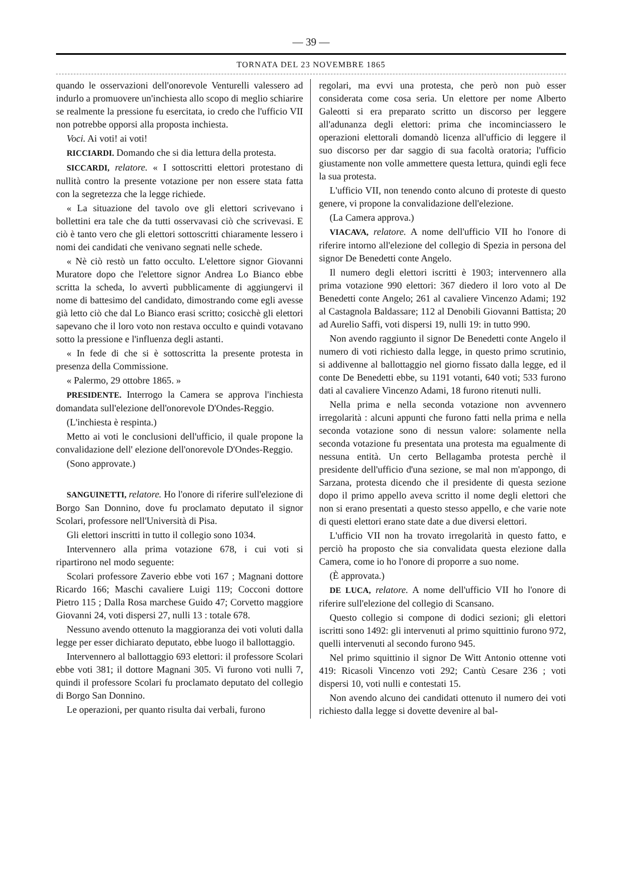— 39 —
TORNATA DEL 23 NOVEMBRE 1865
quando le osservazioni dell'onorevole Venturelli valessero ad indurlo a promuovere un'inchiesta allo scopo di meglio schiarire se realmente la pressione fu esercitata, io credo che l'ufficio VII non potrebbe opporsi alla proposta inchiesta.
Voci. Ai voti! ai voti!
RICCIARDI. Domando che si dia lettura della protesta.
SICCARDI, relatore. « I sottoscritti elettori protestano di nullità contro la presente votazione per non essere stata fatta con la segretezza che la legge richiede.
« La situazione del tavolo ove gli elettori scrivevano i bollettini era tale che da tutti osservavasi ciò che scrivevasi. E ciò è tanto vero che gli elettori sottoscritti chiaramente lessero i nomi dei candidati che venivano segnati nelle schede.
« Nè ciò restò un fatto occulto. L'elettore signor Giovanni Muratore dopo che l'elettore signor Andrea Lo Bianco ebbe scritta la scheda, lo avvertì pubblicamente di aggiungervi il nome di battesimo del candidato, dimostrando come egli avesse già letto ciò che dal Lo Bianco erasi scritto; cosicchè gli elettori sapevano che il loro voto non restava occulto e quindi votavano sotto la pressione e l'influenza degli astanti.
« In fede di che si è sottoscritta la presente protesta in presenza della Commissione.
« Palermo, 29 ottobre 1865. »
PRESIDENTE. Interrogo la Camera se approva l'inchiesta domandata sull'elezione dell'onorevole D'Ondes-Reggio.
(L'inchiesta è respinta.)
Metto ai voti le conclusioni dell'ufficio, il quale propone la convalidazione dell' elezione dell'onorevole D'Ondes-Reggio.
(Sono approvate.)
SANGUINETTI, relatore. Ho l'onore di riferire sull'elezione di Borgo San Donnino, dove fu proclamato deputato il signor Scolari, professore nell'Università di Pisa.
Gli elettori inscritti in tutto il collegio sono 1034.
Intervennero alla prima votazione 678, i cui voti si ripartirono nel modo seguente:
Scolari professore Zaverio ebbe voti 167 ; Magnani dottore Ricardo 166; Maschi cavaliere Luigi 119; Cocconi dottore Pietro 115 ; Dalla Rosa marchese Guido 47; Corvetto maggiore Giovanni 24, voti dispersi 27, nulli 13 : totale 678.
Nessuno avendo ottenuto la maggioranza dei voti voluti dalla legge per esser dichiarato deputato, ebbe luogo il ballottaggio.
Intervennero al ballottaggio 693 elettori: il professore Scolari ebbe voti 381; il dottore Magnani 305. Vi furono voti nulli 7, quindi il professore Scolari fu proclamato deputato del collegio di Borgo San Donnino.
Le operazioni, per quanto risulta dai verbali, furono
regolari, ma evvi una protesta, che però non può esser considerata come cosa seria. Un elettore per nome Alberto Galeotti si era preparato scritto un discorso per leggere all'adunanza degli elettori: prima che incominciassero le operazioni elettorali domandò licenza all'ufficio di leggere il suo discorso per dar saggio di sua facoltà oratoria; l'ufficio giustamente non volle ammettere questa lettura, quindi egli fece la sua protesta.
L'ufficio VII, non tenendo conto alcuno di proteste di questo genere, vi propone la convalidazione dell'elezione.
(La Camera approva.)
VIACAVA, relatore. A nome dell'ufficio VII ho l'onore di riferire intorno all'elezione del collegio di Spezia in persona del signor De Benedetti conte Angelo.
Il numero degli elettori iscritti è 1903; intervennero alla prima votazione 990 elettori: 367 diedero il loro voto al De Benedetti conte Angelo; 261 al cavaliere Vincenzo Adami; 192 al Castagnola Baldassare; 112 al Denobili Giovanni Battista; 20 ad Aurelio Saffi, voti dispersi 19, nulli 19: in tutto 990.
Non avendo raggiunto il signor De Benedetti conte Angelo il numero di voti richiesto dalla legge, in questo primo scrutinio, si addivenne al ballottaggio nel giorno fissato dalla legge, ed il conte De Benedetti ebbe, su 1191 votanti, 640 voti; 533 furono dati al cavaliere Vincenzo Adami, 18 furono ritenuti nulli.
Nella prima e nella seconda votazione non avvennero irregolarità : alcuni appunti che furono fatti nella prima e nella seconda votazione sono di nessun valore: solamente nella seconda votazione fu presentata una protesta ma egualmente di nessuna entità. Un certo Bellagamba protesta perchè il presidente dell'ufficio d'una sezione, se mal non m'appongo, di Sarzana, protesta dicendo che il presidente di questa sezione dopo il primo appello aveva scritto il nome degli elettori che non si erano presentati a questo stesso appello, e che varie note di questi elettori erano state date a due diversi elettori.
L'ufficio VII non ha trovato irregolarità in questo fatto, e perciò ha proposto che sia convalidata questa elezione dalla Camera, come io ho l'onore di proporre a suo nome.
(È approvata.)
DE LUCA, relatore. A nome dell'ufficio VII ho l'onore di riferire sull'elezione del collegio di Scansano.
Questo collegio si compone di dodici sezioni; gli elettori iscritti sono 1492: gli intervenuti al primo squittinio furono 972, quelli intervenuti al secondo furono 945.
Nel primo squittinio il signor De Witt Antonio ottenne voti 419: Ricasoli Vincenzo voti 292; Cantù Cesare 236 ; voti dispersi 10, voti nulli e contestati 15.
Non avendo alcuno dei candidati ottenuto il numero dei voti richiesto dalla legge si dovette devenire al bal-